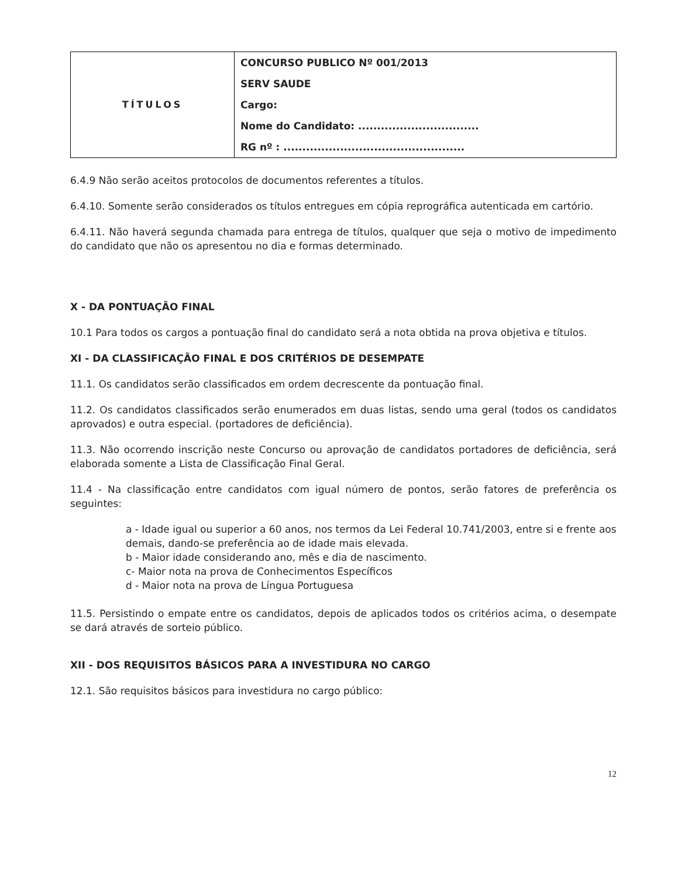| TÍTULOS | CONCURSO PUBLICO Nº 001/2013 SERV SAUDE Cargo: Nome do Candidato: ................................ RG nº : ................................................ |
6.4.9 Não serão aceitos protocolos de documentos referentes a títulos.
6.4.10. Somente serão considerados os títulos entregues em cópia reprográfica autenticada em cartório.
6.4.11. Não haverá segunda chamada para entrega de títulos, qualquer que seja o motivo de impedimento do candidato que não os apresentou no dia e formas determinado.
X - DA PONTUAÇÃO FINAL
10.1 Para todos os cargos a pontuação final do candidato será a nota obtida na prova objetiva e títulos.
XI - DA CLASSIFICAÇÃO FINAL E DOS CRITÉRIOS DE DESEMPATE
11.1. Os candidatos serão classificados em ordem decrescente da pontuação final.
11.2. Os candidatos classificados serão enumerados em duas listas, sendo uma geral (todos os candidatos aprovados) e outra especial. (portadores de deficiência).
11.3. Não ocorrendo inscrição neste Concurso ou aprovação de candidatos portadores de deficiência, será elaborada somente a Lista de Classificação Final Geral.
11.4 - Na classificação entre candidatos com igual número de pontos, serão fatores de preferência os seguintes:
a - Idade igual ou superior a 60 anos, nos termos da Lei Federal 10.741/2003, entre si e frente aos demais, dando-se preferência ao de idade mais elevada.
b - Maior idade considerando ano, mês e dia de nascimento.
c- Maior nota na prova de Conhecimentos Específicos
d - Maior nota na prova de Língua Portuguesa
11.5. Persistindo o empate entre os candidatos, depois de aplicados todos os critérios acima, o desempate se dará através de sorteio público.
XII - DOS REQUISITOS BÁSICOS PARA A INVESTIDURA NO CARGO
12.1. São requisitos básicos para investidura no cargo público:
12